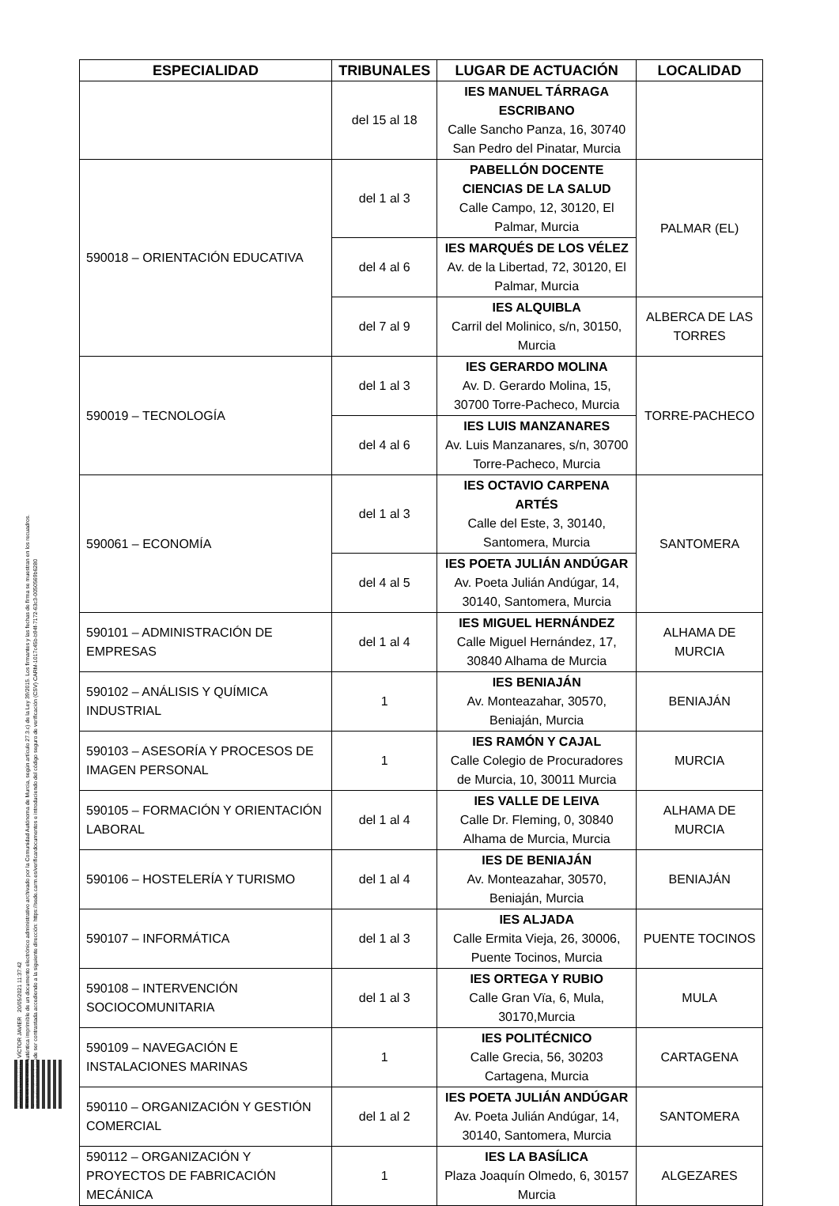MARÍN NAVARRO, VÍCTOR JAVIER 20/05/2021 11:37:42
Esta es una copia auténtica imprimible de un documento electrónico administrativo archivado por la Comunidad Autónoma de Murcia, según artículo 27.3.c) de la Ley 39/2015. Los firmantes y las fechas de firma se muestran en los recuadros.
Su autenticidad puede ser contrastada accediendo a la siguiente dirección: https://sede.carm.es/verificardocumentos e introduciendo del código seguro de verificación (CSV) CARM-1017c45b-b94f-7172-63c3-0050569b6280
| ESPECIALIDAD | TRIBUNALES | LUGAR DE ACTUACIÓN | LOCALIDAD |
| --- | --- | --- | --- |
| | del 15 al 18 | IES MANUEL TÁRRAGA ESCRIBANO Calle Sancho Panza, 16, 30740 San Pedro del Pinatar, Murcia | |
| 590018 – ORIENTACIÓN EDUCATIVA | del 1 al 3 | PABELLÓN DOCENTE CIENCIAS DE LA SALUD Calle Campo, 12, 30120, El Palmar, Murcia | PALMAR (EL) |
| | del 4 al 6 | IES MARQUÉS DE LOS VÉLEZ Av. de la Libertad, 72, 30120, El Palmar, Murcia | |
| | del 7 al 9 | IES ALQUIBLA Carril del Molinico, s/n, 30150, Murcia | ALBERCA DE LAS TORRES |
| 590019 – TECNOLOGÍA | del 1 al 3 | IES GERARDO MOLINA Av. D. Gerardo Molina, 15, 30700 Torre-Pacheco, Murcia | TORRE-PACHECO |
| | del 4 al 6 | IES LUIS MANZANARES Av. Luis Manzanares, s/n, 30700 Torre-Pacheco, Murcia | |
| 590061 – ECONOMÍA | del 1 al 3 | IES OCTAVIO CARPENA ARTÉS Calle del Este, 3, 30140, Santomera, Murcia | SANTOMERA |
| | del 4 al 5 | IES POETA JULIÁN ANDÚGAR Av. Poeta Julián Andúgar, 14, 30140, Santomera, Murcia | |
| 590101 – ADMINISTRACIÓN DE EMPRESAS | del 1 al 4 | IES MIGUEL HERNÁNDEZ Calle Miguel Hernández, 17, 30840 Alhama de Murcia | ALHAMA DE MURCIA |
| 590102 – ANÁLISIS Y QUÍMICA INDUSTRIAL | 1 | IES BENIAJÁN Av. Monteazahar, 30570, Beniaján, Murcia | BENIAJÁN |
| 590103 – ASESORÍA Y PROCESOS DE IMAGEN PERSONAL | 1 | IES RAMÓN Y CAJAL Calle Colegio de Procuradores de Murcia, 10, 30011 Murcia | MURCIA |
| 590105 – FORMACIÓN Y ORIENTACIÓN LABORAL | del 1 al 4 | IES VALLE DE LEIVA Calle Dr. Fleming, 0, 30840 Alhama de Murcia, Murcia | ALHAMA DE MURCIA |
| 590106 – HOSTELERÍA Y TURISMO | del 1 al 4 | IES DE BENIAJÁN Av. Monteazahar, 30570, Beniaján, Murcia | BENIAJÁN |
| 590107 – INFORMÁTICA | del 1 al 3 | IES ALJADA Calle Ermita Vieja, 26, 30006, Puente Tocinos, Murcia | PUENTE TOCINOS |
| 590108 – INTERVENCIÓN SOCIOCOMUNITARIA | del 1 al 3 | IES ORTEGA Y RUBIO Calle Gran Vïa, 6, Mula, 30170,Murcia | MULA |
| 590109 – NAVEGACIÓN E INSTALACIONES MARINAS | 1 | IES POLITÉCNICO Calle Grecia, 56, 30203 Cartagena, Murcia | CARTAGENA |
| 590110 – ORGANIZACIÓN Y GESTIÓN COMERCIAL | del 1 al 2 | IES POETA JULIÁN ANDÚGAR Av. Poeta Julián Andúgar, 14, 30140, Santomera, Murcia | SANTOMERA |
| 590112 – ORGANIZACIÓN Y PROYECTOS DE FABRICACIÓN MECÁNICA | 1 | IES LA BASÍLICA Plaza Joaquín Olmedo, 6, 30157 Murcia | ALGEZARES |